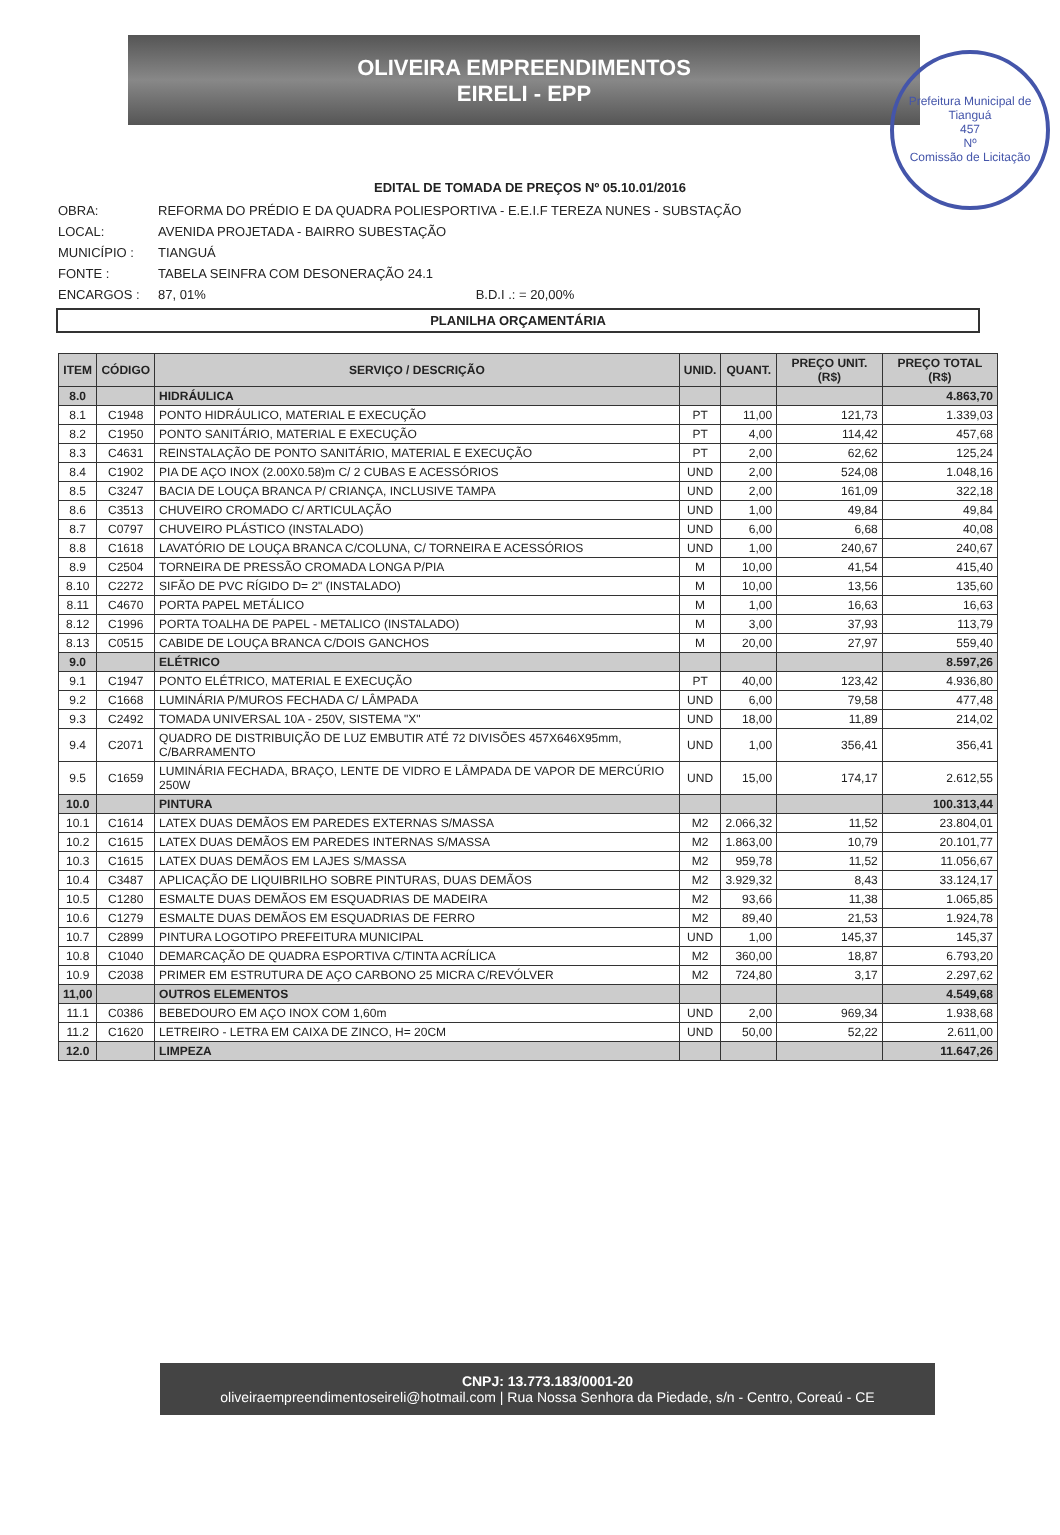OLIVEIRA EMPREENDIMENTOS
EIRELI - EPP
Prefeitura Municipal de Tianguá
457
Nº
Comissão de Licitação
EDITAL DE TOMADA DE PREÇOS Nº 05.10.01/2016
OBRA: REFORMA DO PRÉDIO E DA QUADRA POLIESPORTIVA - E.E.I.F TEREZA NUNES - SUBSTAÇÃO
LOCAL: AVENIDA PROJETADA - BAIRRO SUBESTAÇÃO
MUNICÍPIO : TIANGUÁ
FONTE : TABELA SEINFRA COM DESONERAÇÃO 24.1
ENCARGOS : 87, 01% B.D.I .: = 20,00%
PLANILHA ORÇAMENTÁRIA
| ITEM | CÓDIGO | SERVIÇO / DESCRIÇÃO | UNID. | QUANT. | PREÇO UNIT. (R$) | PREÇO TOTAL (R$) |
| --- | --- | --- | --- | --- | --- | --- |
| 8.0 | | HIDRÁULICA | | | | 4.863,70 |
| 8.1 | C1948 | PONTO HIDRÁULICO, MATERIAL E EXECUÇÃO | PT | 11,00 | 121,73 | 1.339,03 |
| 8.2 | C1950 | PONTO SANITÁRIO, MATERIAL E EXECUÇÃO | PT | 4,00 | 114,42 | 457,68 |
| 8.3 | C4631 | REINSTALAÇÃO DE PONTO SANITÁRIO, MATERIAL E EXECUÇÃO | PT | 2,00 | 62,62 | 125,24 |
| 8.4 | C1902 | PIA DE AÇO INOX (2.00X0.58)m C/ 2 CUBAS E ACESSÓRIOS | UND | 2,00 | 524,08 | 1.048,16 |
| 8.5 | C3247 | BACIA DE LOUÇA BRANCA P/ CRIANÇA, INCLUSIVE TAMPA | UND | 2,00 | 161,09 | 322,18 |
| 8.6 | C3513 | CHUVEIRO CROMADO C/ ARTICULAÇÃO | UND | 1,00 | 49,84 | 49,84 |
| 8.7 | C0797 | CHUVEIRO PLÁSTICO (INSTALADO) | UND | 6,00 | 6,68 | 40,08 |
| 8.8 | C1618 | LAVATÓRIO DE LOUÇA BRANCA C/COLUNA, C/ TORNEIRA E ACESSÓRIOS | UND | 1,00 | 240,67 | 240,67 |
| 8.9 | C2504 | TORNEIRA DE PRESSÃO CROMADA LONGA P/PIA | M | 10,00 | 41,54 | 415,40 |
| 8.10 | C2272 | SIFÃO DE PVC RÍGIDO D= 2" (INSTALADO) | M | 10,00 | 13,56 | 135,60 |
| 8.11 | C4670 | PORTA PAPEL METÁLICO | M | 1,00 | 16,63 | 16,63 |
| 8.12 | C1996 | PORTA TOALHA DE PAPEL - METALICO (INSTALADO) | M | 3,00 | 37,93 | 113,79 |
| 8.13 | C0515 | CABIDE DE LOUÇA BRANCA C/DOIS GANCHOS | M | 20,00 | 27,97 | 559,40 |
| 9.0 | | ELÉTRICO | | | | 8.597,26 |
| 9.1 | C1947 | PONTO ELÉTRICO, MATERIAL E EXECUÇÃO | PT | 40,00 | 123,42 | 4.936,80 |
| 9.2 | C1668 | LUMINÁRIA P/MUROS FECHADA C/ LÂMPADA | UND | 6,00 | 79,58 | 477,48 |
| 9.3 | C2492 | TOMADA UNIVERSAL 10A - 250V, SISTEMA "X" | UND | 18,00 | 11,89 | 214,02 |
| 9.4 | C2071 | QUADRO DE DISTRIBUIÇÃO DE LUZ EMBUTIR ATÉ 72 DIVISÕES 457X646X95mm, C/BARRAMENTO | UND | 1,00 | 356,41 | 356,41 |
| 9.5 | C1659 | LUMINÁRIA FECHADA, BRAÇO, LENTE DE VIDRO E LÂMPADA DE VAPOR DE MERCÚRIO 250W | UND | 15,00 | 174,17 | 2.612,55 |
| 10.0 | | PINTURA | | | | 100.313,44 |
| 10.1 | C1614 | LATEX DUAS DEMÃOS EM PAREDES EXTERNAS S/MASSA | M2 | 2.066,32 | 11,52 | 23.804,01 |
| 10.2 | C1615 | LATEX DUAS DEMÃOS EM PAREDES INTERNAS S/MASSA | M2 | 1.863,00 | 10,79 | 20.101,77 |
| 10.3 | C1615 | LATEX DUAS DEMÃOS EM LAJES S/MASSA | M2 | 959,78 | 11,52 | 11.056,67 |
| 10.4 | C3487 | APLICAÇÃO DE LIQUIBRILHO SOBRE PINTURAS, DUAS DEMÃOS | M2 | 3.929,32 | 8,43 | 33.124,17 |
| 10.5 | C1280 | ESMALTE DUAS DEMÃOS EM ESQUADRIAS DE MADEIRA | M2 | 93,66 | 11,38 | 1.065,85 |
| 10.6 | C1279 | ESMALTE DUAS DEMÃOS EM ESQUADRIAS DE FERRO | M2 | 89,40 | 21,53 | 1.924,78 |
| 10.7 | C2899 | PINTURA LOGOTIPO PREFEITURA MUNICIPAL | UND | 1,00 | 145,37 | 145,37 |
| 10.8 | C1040 | DEMARCAÇÃO DE QUADRA ESPORTIVA C/TINTA ACRÍLICA | M2 | 360,00 | 18,87 | 6.793,20 |
| 10.9 | C2038 | PRIMER EM ESTRUTURA DE AÇO CARBONO 25 MICRA C/REVÓLVER | M2 | 724,80 | 3,17 | 2.297,62 |
| 11,00 | | OUTROS ELEMENTOS | | | | 4.549,68 |
| 11.1 | C0386 | BEBEDOURO EM AÇO INOX COM 1,60m | UND | 2,00 | 969,34 | 1.938,68 |
| 11.2 | C1620 | LETREIRO - LETRA EM CAIXA DE ZINCO, H= 20CM | UND | 50,00 | 52,22 | 2.611,00 |
| 12.0 | | LIMPEZA | | | | 11.647,26 |
CNPJ: 13.773.183/0001-20
oliveiraempreendimentoseireli@hotmail.com | Rua Nossa Senhora da Piedade, s/n - Centro, Coreaú - CE